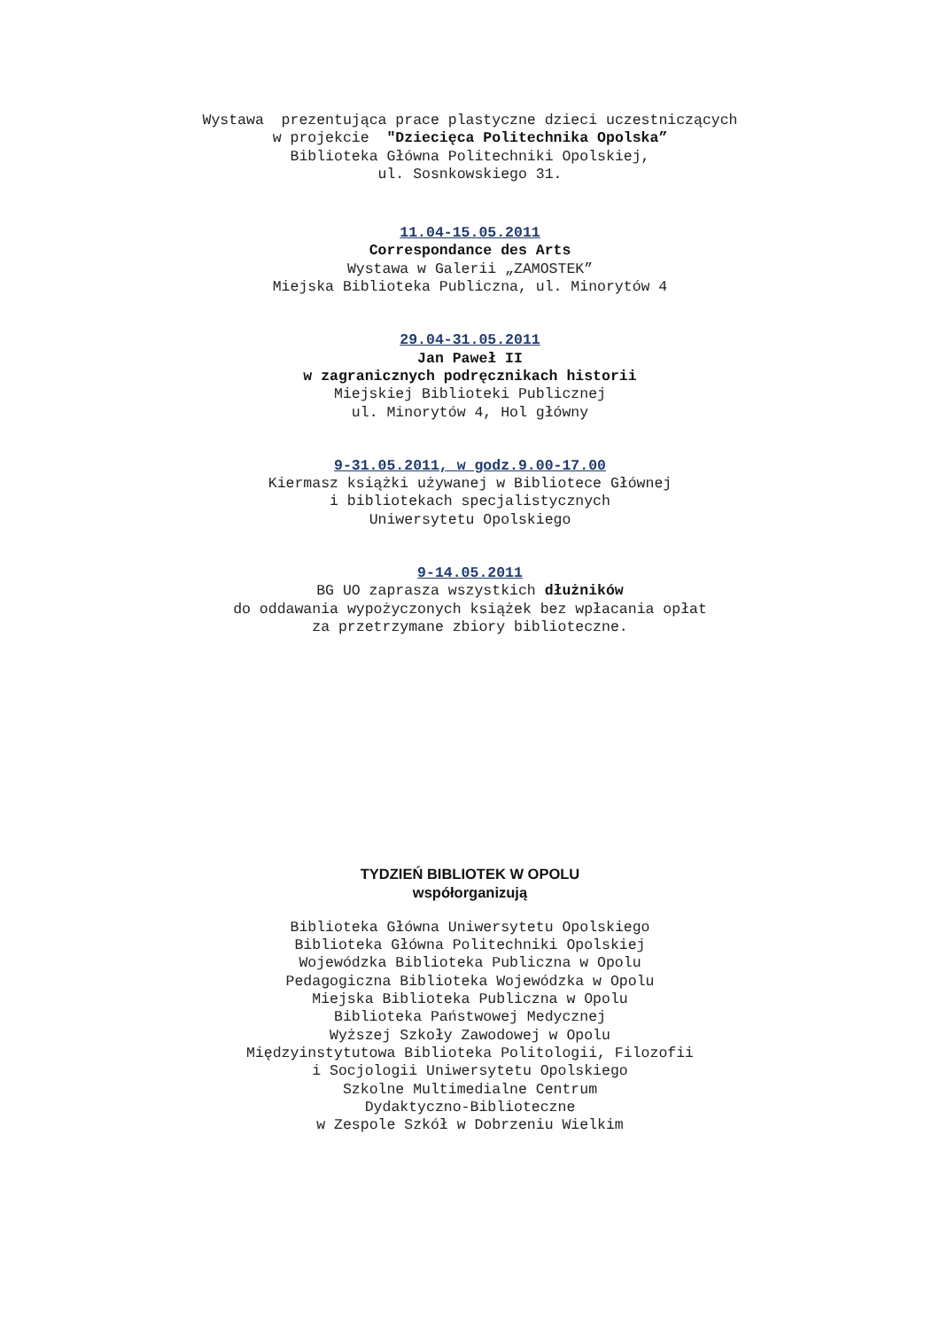Wystawa prezentująca prace plastyczne dzieci uczestniczących
w projekcie "Dziecięca Politechnika Opolska”
Biblioteka Główna Politechniki Opolskiej,
ul. Sosnkowskiego 31.
11.04-15.05.2011
Correspondance des Arts
Wystawa w Galerii „ZAMOSTEK”
Miejska Biblioteka Publiczna, ul. Minorytów 4
29.04-31.05.2011
Jan Paweł II
w zagranicznych podręcznikach historii
Miejskiej Biblioteki Publicznej
ul. Minorytów 4, Hol główny
9-31.05.2011, w godz.9.00-17.00
Kiermasz książki używanej w Bibliotece Głównej
i bibliotekach specjalistycznych
Uniwersytetu Opolskiego
9-14.05.2011
BG UO zaprasza wszystkich dłużników
do oddawania wypożyczonych książek bez wpłacania opłat
za przetrzymane zbiory biblioteczne.
TYDZIEŃ BIBLIOTEK W OPOLU
współorganizują
Biblioteka Główna Uniwersytetu Opolskiego
Biblioteka Główna Politechniki Opolskiej
Wojewódzka Biblioteka Publiczna w Opolu
Pedagogiczna Biblioteka Wojewódzka w Opolu
Miejska Biblioteka Publiczna w Opolu
Biblioteka Państwowej Medycznej
Wyższej Szkoły Zawodowej w Opolu
Międzyinstytutowa Biblioteka Politologii, Filozofii
i Socjologii Uniwersytetu Opolskiego
Szkolne Multimedialne Centrum
Dydaktyczno-Biblioteczne
w Zespole Szkół w Dobrzeniu Wielkim